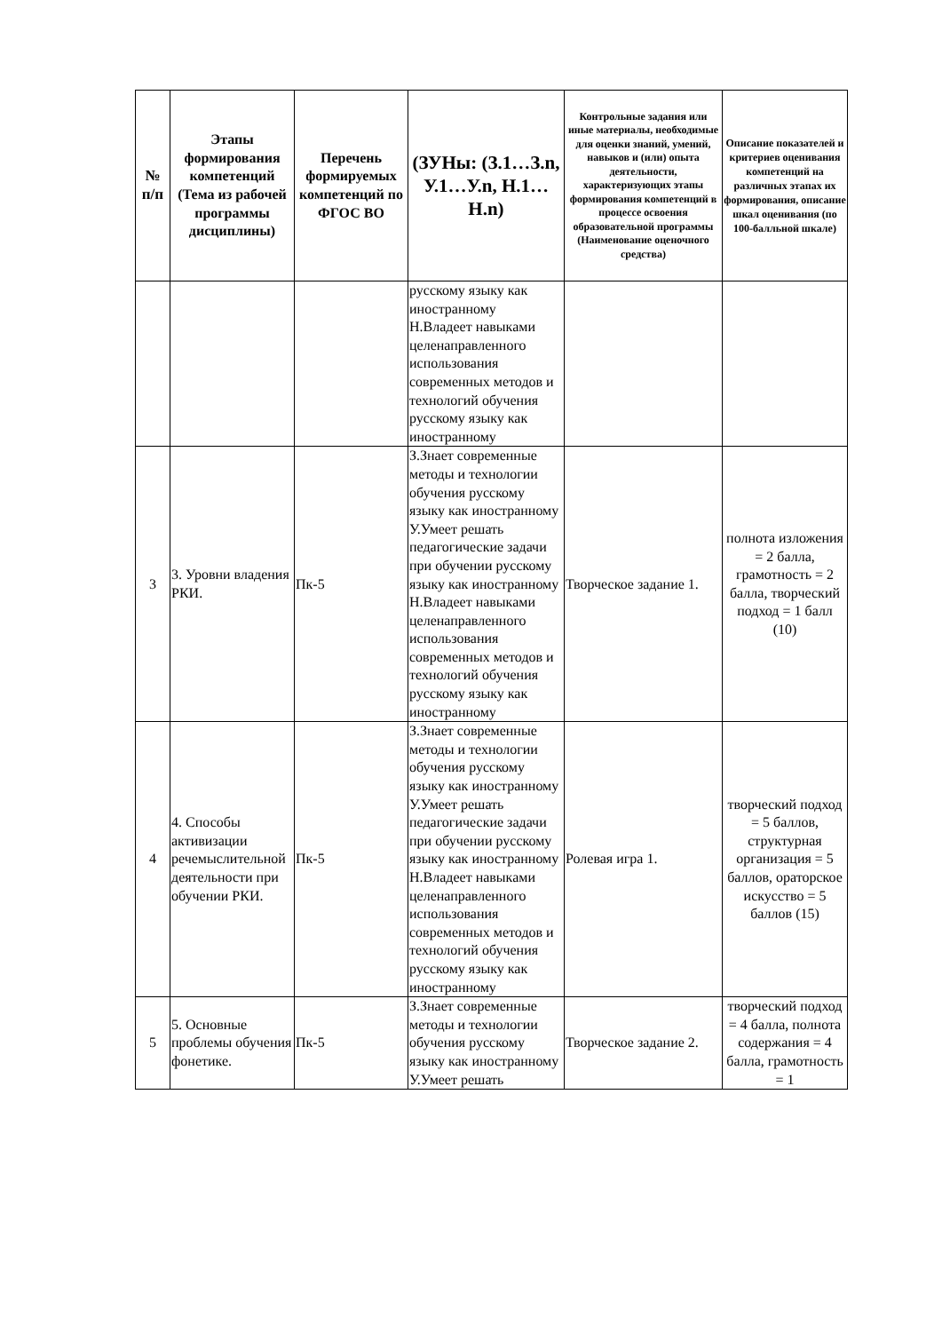| № п/п | Этапы формирования компетенций (Тема из рабочей программы дисциплины) | Перечень формируемых компетенций по ФГОС ВО | (ЗУНы: (З.1…З.n, У.1…У.n, Н.1…Н.n) | Контрольные задания или иные материалы, необходимые для оценки знаний, умений, навыков и (или) опыта деятельности, характеризующих этапы формирования компетенций в процессе освоения образовательной программы (Наименование оценочного средства) | Описание показателей и критериев оценивания компетенций на различных этапах их формирования, описание шкал оценивания (по 100-балльной шкале) |
| --- | --- | --- | --- | --- | --- |
| | | | русскому языку как иностранному Н.Владеет навыками целенаправленного использования современных методов и технологий обучения русскому языку как иностранному | | |
| 3 | 3. Уровни владения РКИ. | Пк-5 | З.Знает современные методы и технологии обучения русскому языку как иностранному У.Умеет решать педагогические задачи при обучении русскому языку как иностранному Н.Владеет навыками целенаправленного использования современных методов и технологий обучения русскому языку как иностранному | Творческое задание 1. | полнота изложения = 2 балла, грамотность = 2 балла, творческий подход = 1 балл (10) |
| 4 | 4. Способы активизации речемыслительной деятельности при обучении РКИ. | Пк-5 | З.Знает современные методы и технологии обучения русскому языку как иностранному У.Умеет решать педагогические задачи при обучении русскому языку как иностранному Н.Владеет навыками целенаправленного использования современных методов и технологий обучения русскому языку как иностранному | Ролевая игра 1. | творческий подход = 5 баллов, структурная организация = 5 баллов, ораторское искусство = 5 баллов (15) |
| 5 | 5. Основные проблемы обучения фонетике. | Пк-5 | З.Знает современные методы и технологии обучения русскому языку как иностранному У.Умеет решать | Творческое задание 2. | творческий подход = 4 балла, полнота содержания = 4 балла, грамотность = 1 |